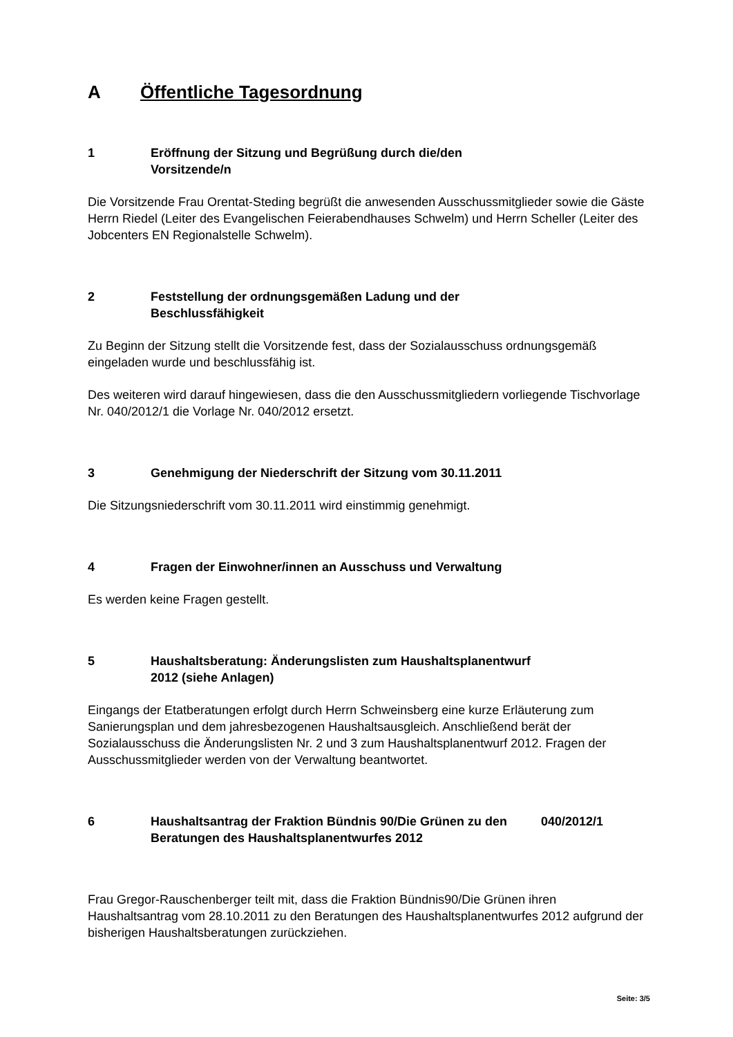A Öffentliche Tagesordnung
1 Eröffnung der Sitzung und Begrüßung durch die/den Vorsitzende/n
Die Vorsitzende Frau Orentat-Steding begrüßt die anwesenden Ausschussmitglieder sowie die Gäste Herrn Riedel (Leiter des Evangelischen Feierabendhauses Schwelm) und Herrn Scheller (Leiter des Jobcenters EN Regionalstelle Schwelm).
2 Feststellung der ordnungsgemäßen Ladung und der Beschlussfähigkeit
Zu Beginn der Sitzung stellt die Vorsitzende fest, dass der Sozialausschuss ordnungsgemäß eingeladen wurde und beschlussfähig ist.
Des weiteren wird darauf hingewiesen, dass die den Ausschussmitgliedern vorliegende Tischvorlage Nr. 040/2012/1 die Vorlage Nr. 040/2012 ersetzt.
3 Genehmigung der Niederschrift der Sitzung vom 30.11.2011
Die Sitzungsniederschrift vom 30.11.2011 wird einstimmig genehmigt.
4 Fragen der Einwohner/innen an Ausschuss und Verwaltung
Es werden keine Fragen gestellt.
5 Haushaltsberatung: Änderungslisten zum Haushaltsplanentwurf 2012 (siehe Anlagen)
Eingangs der Etatberatungen erfolgt durch Herrn Schweinsberg eine kurze Erläuterung zum Sanierungsplan und dem jahresbezogenen Haushaltsausgleich. Anschließend berät der Sozialausschuss die Änderungslisten Nr. 2 und 3 zum Haushaltsplanentwurf 2012. Fragen der Ausschussmitglieder werden von der Verwaltung beantwortet.
6 Haushaltsantrag der Fraktion Bündnis 90/Die Grünen zu den Beratungen des Haushaltsplanentwurfes 2012
040/2012/1
Frau Gregor-Rauschenberger teilt mit, dass die Fraktion Bündnis90/Die Grünen ihren Haushaltsantrag vom 28.10.2011 zu den Beratungen des Haushaltsplanentwurfes 2012 aufgrund der bisherigen Haushaltsberatungen zurückziehen.
Seite: 3/5